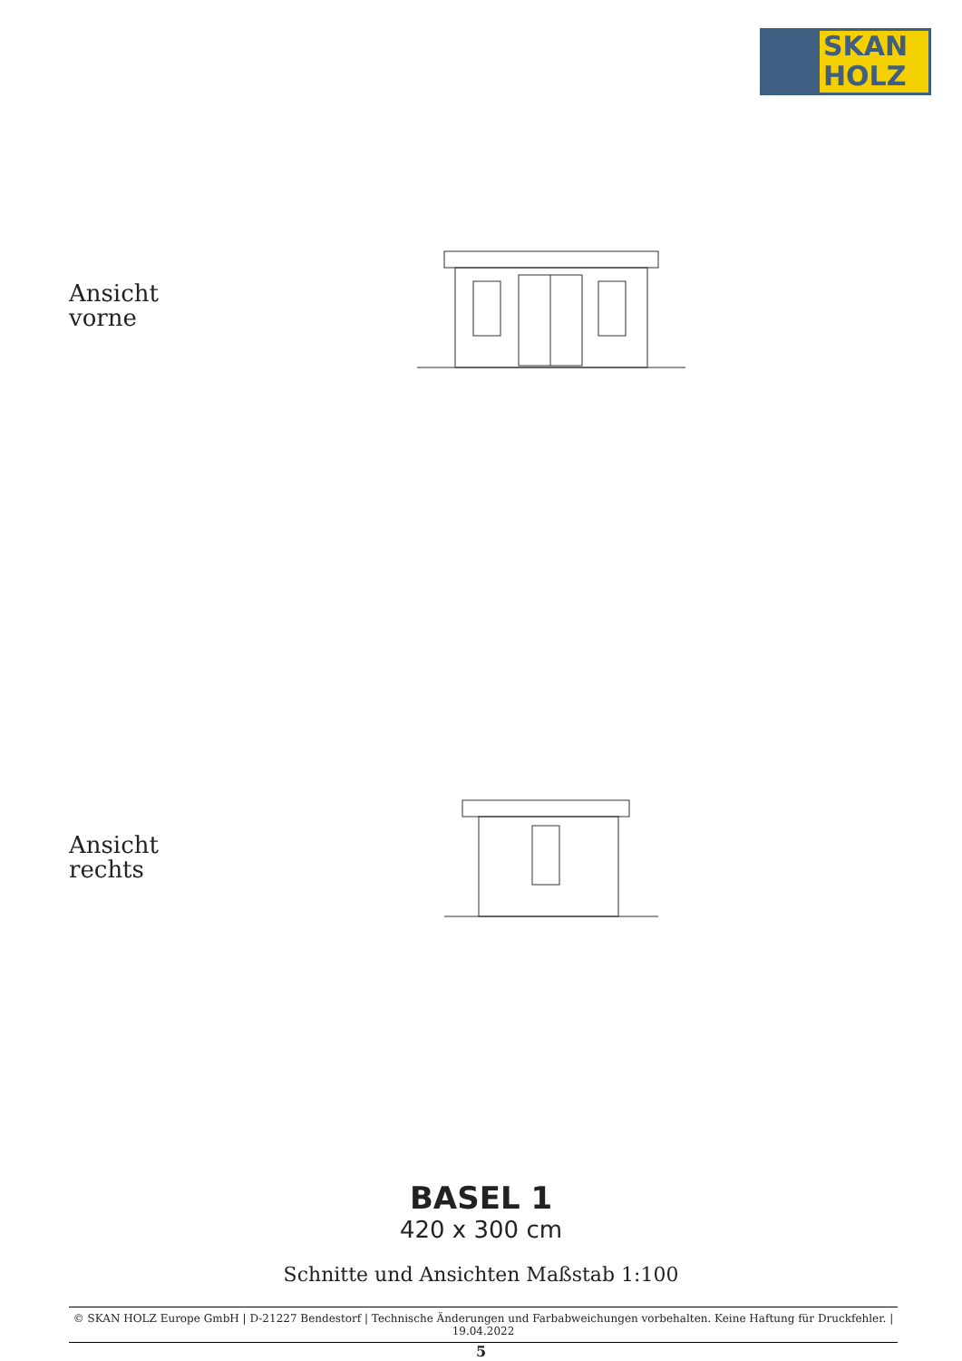SKAN
HOLZ
Ansicht
vorne
Ansicht
rechts
BASEL 1
420 x 300 cm
Schnitte und Ansichten Maßstab 1:100
© SKAN HOLZ Europe GmbH | D-21227 Bendestorf | Technische Änderungen und Farbabweichungen vorbehalten. Keine Haftung für Druckfehler. | 19.04.2022
5